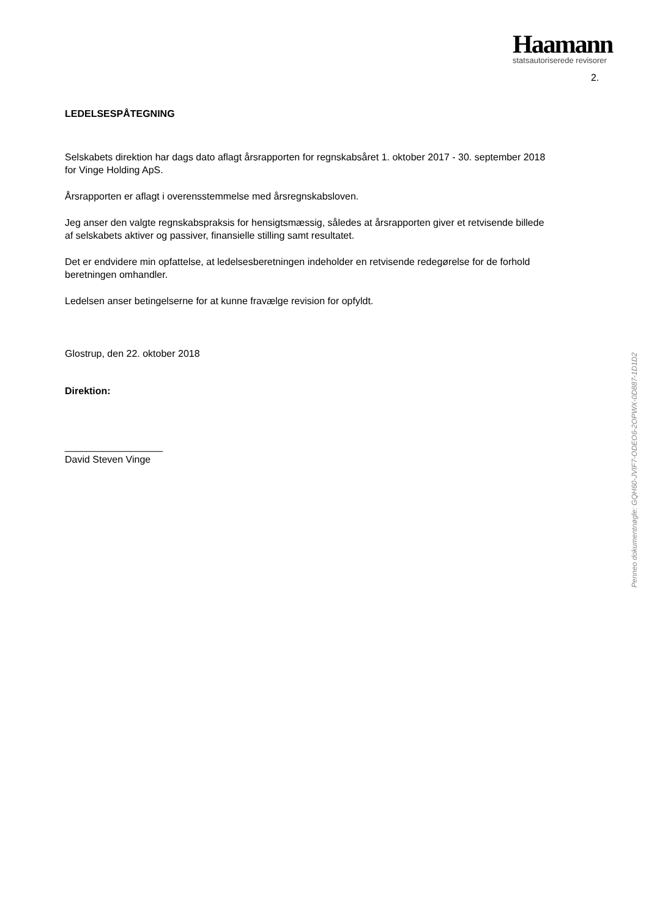Haamann
statsautoriserede revisorer
2.
LEDELSESPÅTEGNING
Selskabets direktion har dags dato aflagt årsrapporten for regnskabsåret 1. oktober 2017 - 30. september 2018 for Vinge Holding ApS.
Årsrapporten er aflagt i overensstemmelse med årsregnskabsloven.
Jeg anser den valgte regnskabspraksis for hensigtsmæssig, således at årsrapporten giver et retvisende billede af selskabets aktiver og passiver, finansielle stilling samt resultatet.
Det er endvidere min opfattelse, at ledelsesberetningen indeholder en retvisende redegørelse for de forhold beretningen omhandler.
Ledelsen anser betingelserne for at kunne fravælge revision for opfyldt.
Glostrup, den 22. oktober 2018
Direktion:
__________________
David Steven Vinge
Penneo dokumentnøgle: GQH60-JVIF7-ODEO6-2OPWX-0D887-1D1D2